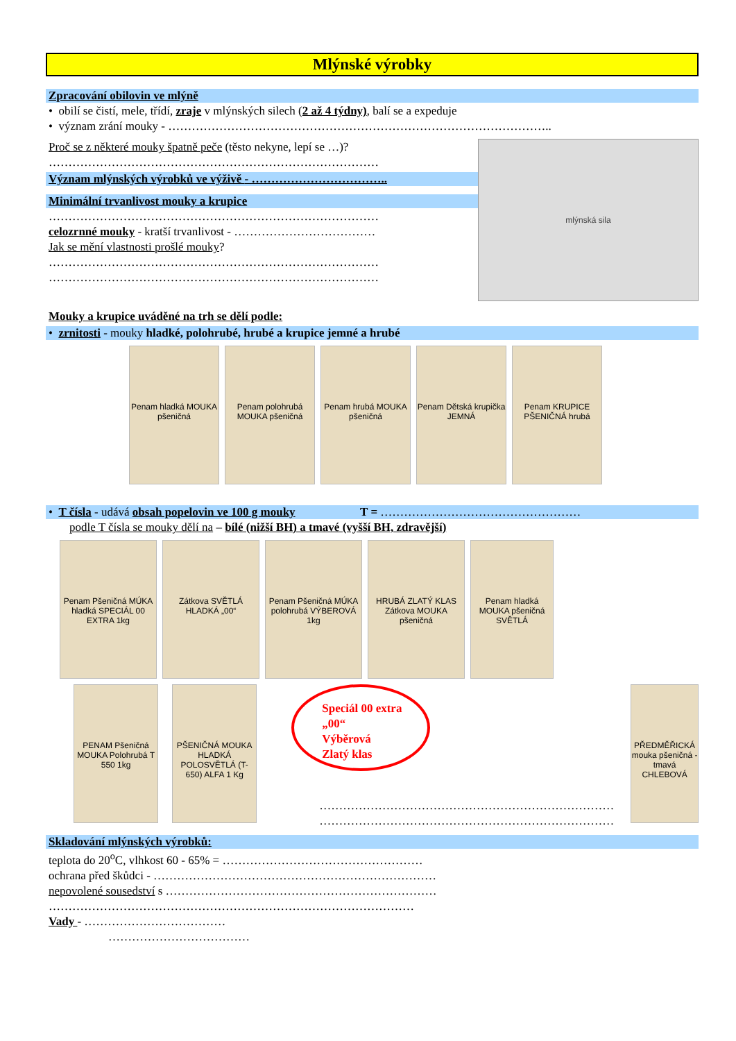Mlýnské výrobky
Zpracování obilovin ve mlýně
• obilí se čistí, mele, třídí, zraje v mlýnských silech (2 až 4 týdny), balí se a expeduje
• význam zrání mouky - ……………………………………………………………………………………..
Proč se z některé mouky špatně peče (těsto nekyne, lepí se …)?
…………………………………………………………………………
Význam mlýnských výrobků ve výživě - ……………………………..
Minimální trvanlivost mouky a krupice
…………………………………………………………………………
celozrnné mouky - kratší trvanlivost - ………………………………
Jak se mění vlastnosti prošlé mouky?
…………………………………………………………………………
…………………………………………………………………………
mlýnská sila
Mouky a krupice uváděné na trh se dělí podle:
• zrnitosti - mouky hladké, polohrubé, hrubé a krupice jemné a hrubé
Penam hladká MOUKA pšeničná
Penam polohrubá MOUKA pšeničná
Penam hrubá MOUKA pšeničná
Penam Dětská krupička JEMNÁ
Penam KRUPICE PŠENIČNÁ hrubá
• T čísla - udává obsah popelovin ve 100 g mouky T = ……………………………………………
podle T čísla se mouky dělí na – bílé (nižší BH) a tmavé (vyšší BH, zdravější)
Penam Pšeničná MÚKA hladká SPECIÁL 00 EXTRA 1kg
Zátkova SVĚTLÁ HLADKÁ „00“
Penam Pšeničná MÚKA polohrubá VÝBEROVÁ 1kg
HRUBÁ ZLATÝ KLAS Zátkova MOUKA pšeničná
Penam hladká MOUKA pšeničná SVĚTLÁ
PENAM Pšeničná MOUKA Polohrubá T 550 1kg
PŠENIČNÁ MOUKA HLADKÁ POLOSVĚTLÁ (T-650) ALFA 1 Kg
Speciál 00 extra
„00“
Výběrová
Zlatý klas
…………………………………………………………………
…………………………………………………………………
PŘEDMĚŘICKÁ mouka pšeničná - tmavá CHLEBOVÁ
Skladování mlýnských výrobků:
teplota do 20<sup>o</sup>C, vlhkost 60 - 65% = ……………………………………………
ochrana před škůdci - ………………………………………………………………
nepovolené sousedství s ……………………………………………………………
…………………………………………………………………………………
Vady - ………………………………
………………………………